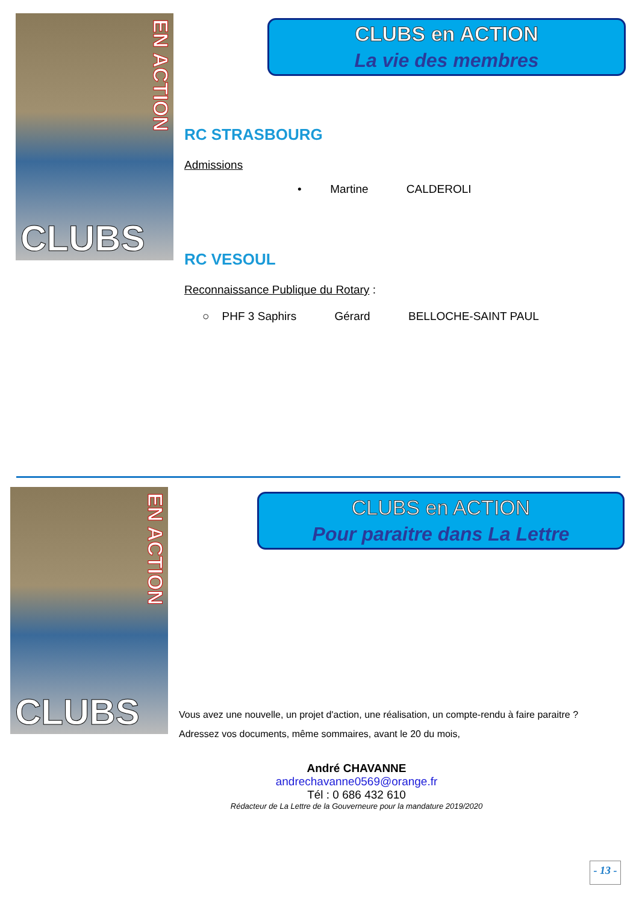CLUBS
EN ACTION
CLUBS en ACTION
La vie des membres
RC STRASBOURG
Admissions
• Martine CALDEROLI
RC VESOUL
Reconnaissance Publique du Rotary :
○ PHF 3 Saphirs Gérard BELLOCHE-SAINT PAUL
CLUBS
EN ACTION
CLUBS en ACTION
Pour paraitre dans La Lettre
Vous avez une nouvelle, un projet d'action, une réalisation, un compte-rendu à faire paraitre ?
Adressez vos documents, même sommaires, avant le 20 du mois,
André CHAVANNE
andrechavanne0569@orange.fr
Tél : 0 686 432 610
Rédacteur de La Lettre de la Gouverneure pour la mandature 2019/2020
- 13 -